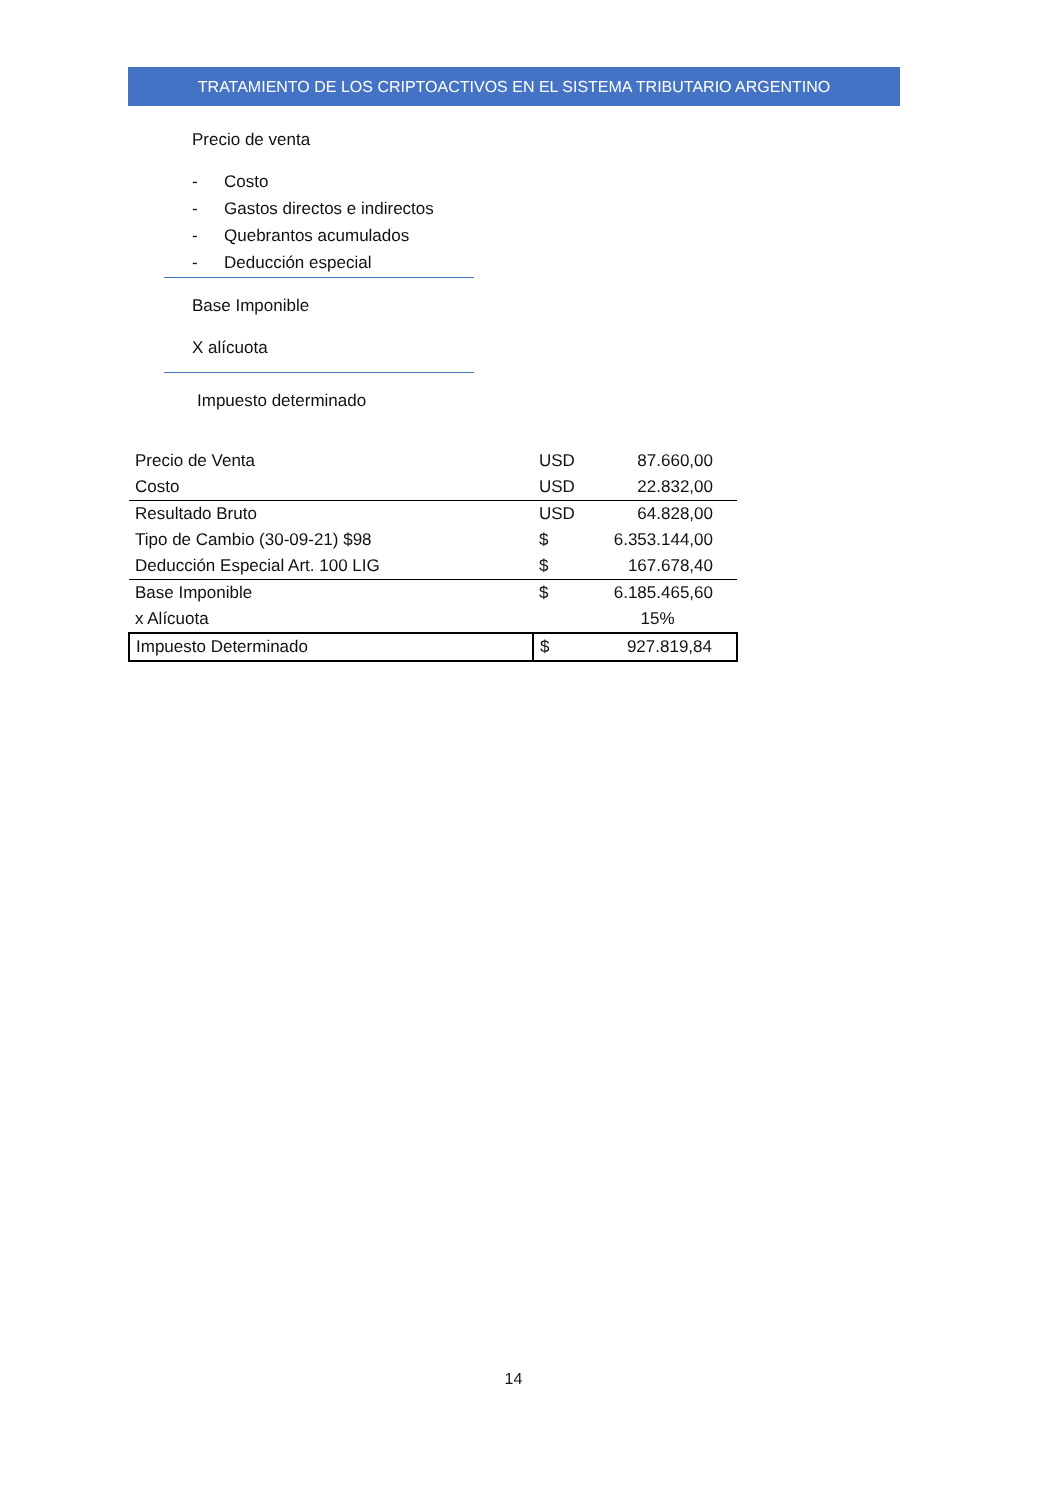TRATAMIENTO DE LOS CRIPTOACTIVOS EN EL SISTEMA TRIBUTARIO ARGENTINO
Precio de venta
- Costo
- Gastos directos e indirectos
- Quebrantos acumulados
- Deducción especial
Base Imponible
X alícuota
Impuesto determinado
| Precio de Venta | USD | 87.660,00 |
| Costo | USD | 22.832,00 |
| Resultado Bruto | USD | 64.828,00 |
| Tipo de Cambio (30-09-21) $98 | $ | 6.353.144,00 |
| Deducción Especial Art. 100 LIG | $ | 167.678,40 |
| Base Imponible | $ | 6.185.465,60 |
| x Alícuota | | 15% |
| Impuesto Determinado | $ | 927.819,84 |
14